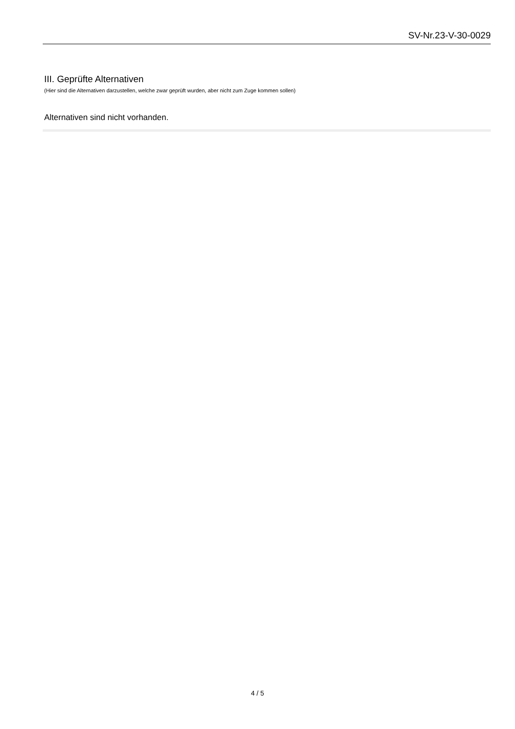SV-Nr.23-V-30-0029
III. Geprüfte Alternativen
(Hier sind die Alternativen darzustellen, welche zwar geprüft wurden, aber nicht zum Zuge kommen sollen)
Alternativen sind nicht vorhanden.
4 / 5